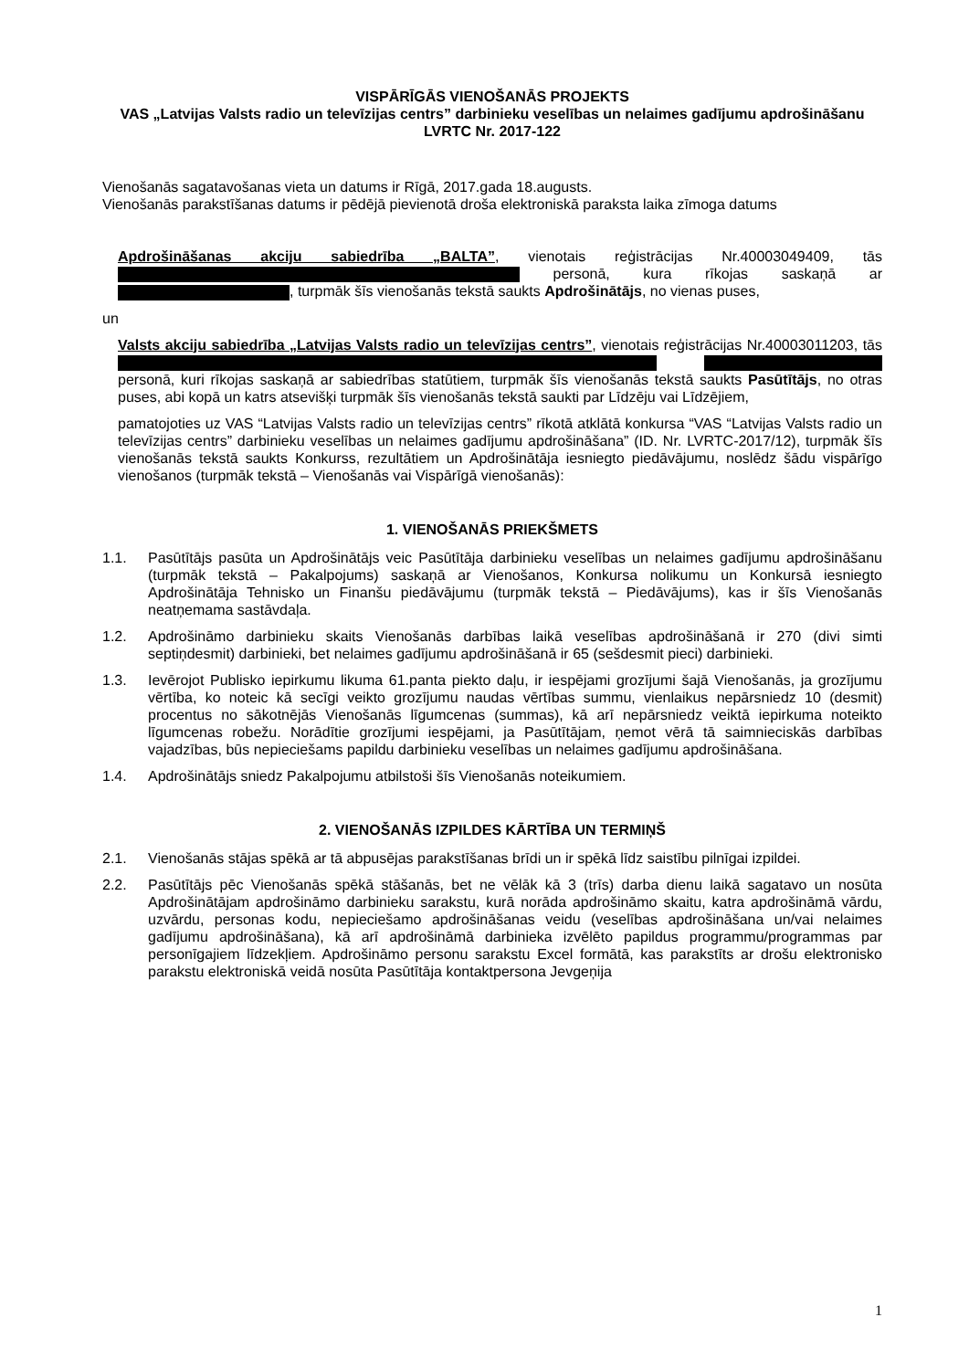VISPĀRĪGĀS VIENOŠANĀS PROJEKTS
VAS „Latvijas Valsts radio un televīzijas centrs” darbinieku veselības un nelaimes gadījumu apdrošināšanu
LVRTC Nr. 2017-122
Vienošanās sagatavošanas vieta un datums ir Rīgā, 2017.gada 18.augusts.
Vienošanās parakstīšanas datums ir pēdējā pievienotā droša elektroniskā paraksta laika zīmoga datums
Apdrošināšanas akciju sabiedrība „BALTA”, vienotais reģistrācijas Nr.40003049409, tās personā, kura rīkojas saskaņā ar , turpmāk šīs vienošanās tekstā saukts Apdrošinātājs, no vienas puses,
un
Valsts akciju sabiedrība „Latvijas Valsts radio un televīzijas centrs”, vienotais reģistrācijas Nr.40003011203, tās personā, kuri rīkojas saskaņā ar sabiedrības statūtiem, turpmāk šīs vienošanās tekstā saukts Pasūtītājs, no otras puses, abi kopā un katrs atsevišķi turpmāk šīs vienošanās tekstā saukti par Līdzēju vai Līdzējiem,
pamatojoties uz VAS “Latvijas Valsts radio un televīzijas centrs” rīkotā atklātā konkursa “VAS “Latvijas Valsts radio un televīzijas centrs” darbinieku veselības un nelaimes gadījumu apdrošināšana” (ID. Nr. LVRTC-2017/12), turpmāk šīs vienošanās tekstā saukts Konkurss, rezultātiem un Apdrošinātāja iesniegto piedāvājumu, noslēdz šādu vispārīgo vienošanos (turpmāk tekstā – Vienošanās vai Vispārīgā vienošanās):
1. VIENOŠANĀS PRIEKŠMETS
1.1. Pasūtītājs pasūta un Apdrošinātājs veic Pasūtītāja darbinieku veselības un nelaimes gadījumu apdrošināšanu (turpmāk tekstā – Pakalpojums) saskaņā ar Vienošanos, Konkursa nolikumu un Konkursā iesniegto Apdrošinātāja Tehnisko un Finanšu piedāvājumu (turpmāk tekstā – Piedāvājums), kas ir šīs Vienošanās neatņemama sastāvdaļa.
1.2. Apdrošināmo darbinieku skaits Vienošanās darbības laikā veselības apdrošināšanā ir 270 (divi simti septiņdesmit) darbinieki, bet nelaimes gadījumu apdrošināšanā ir 65 (sešdesmit pieci) darbinieki.
1.3. Ievērojot Publisko iepirkumu likuma 61.panta piekto daļu, ir iespējami grozījumi šajā Vienošanās, ja grozījumu vērtība, ko noteic kā secīgi veikto grozījumu naudas vērtības summu, vienlaikus nepārsniedz 10 (desmit) procentus no sākotnējās Vienošanās līgumcenas (summas), kā arī nepārsniedz veiktā iepirkuma noteikto līgumcenas robežu. Norādītie grozījumi iespējami, ja Pasūtītājam, ņemot vērā tā saimnieciskās darbības vajadzības, būs nepieciešams papildu darbinieku veselības un nelaimes gadījumu apdrošināšana.
1.4. Apdrošinātājs sniedz Pakalpojumu atbilstoši šīs Vienošanās noteikumiem.
2. VIENOŠANĀS IZPILDES KĀRTĪBA UN TERMIŅŠ
2.1. Vienošanās stājas spēkā ar tā abpusējas parakstīšanas brīdi un ir spēkā līdz saistību pilnīgai izpildei.
2.2. Pasūtītājs pēc Vienošanās spēkā stāšanās, bet ne vēlāk kā 3 (trīs) darba dienu laikā sagatavo un nosūta Apdrošinātājam apdrošināmo darbinieku sarakstu, kurā norāda apdrošināmo skaitu, katra apdrošināmā vārdu, uzvārdu, personas kodu, nepieciešamo apdrošināšanas veidu (veselības apdrošināšana un/vai nelaimes gadījumu apdrošināšana), kā arī apdrošināmā darbinieka izvēlēto papildus programmu/programmas par personīgajiem līdzekļiem. Apdrošināmo personu sarakstu Excel formātā, kas parakstīts ar drošu elektronisko parakstu elektroniskā veidā nosūta Pasūtītāja kontaktpersona Jevgeņija
1